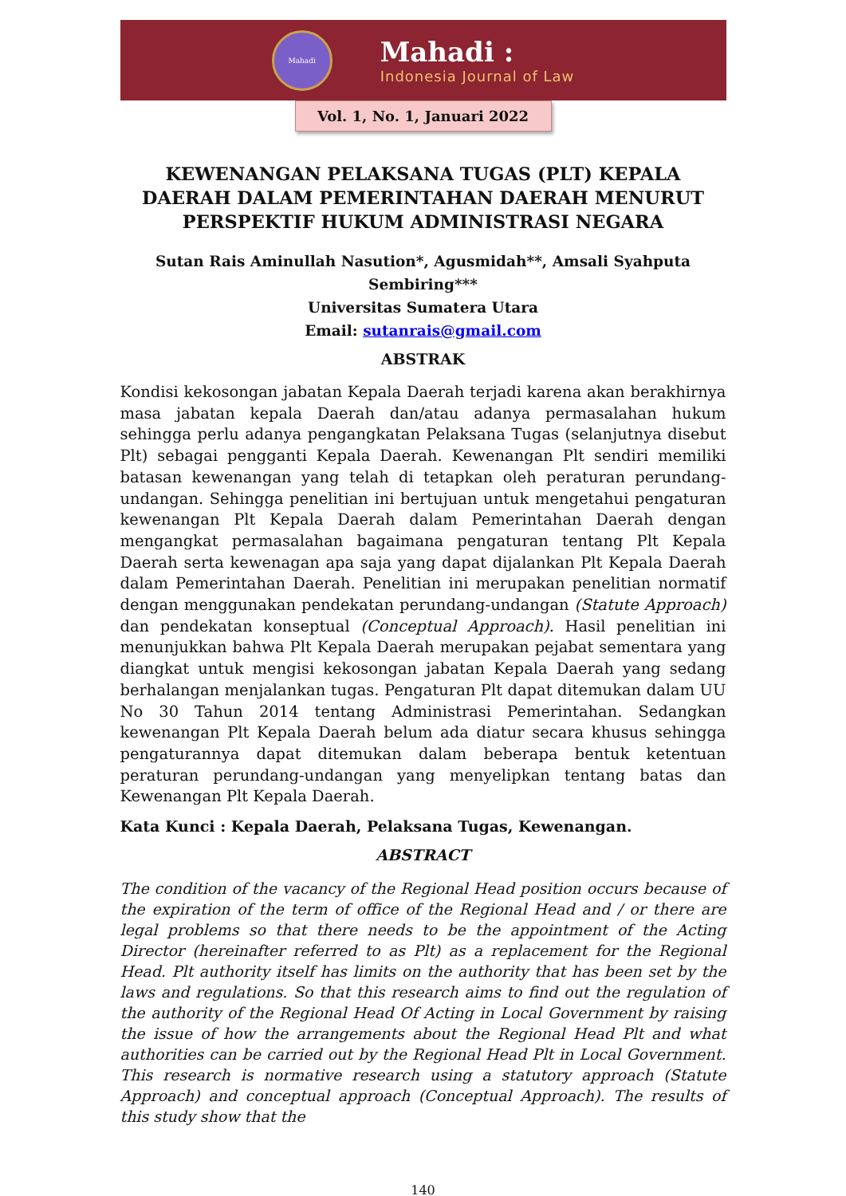Mahadi
Mahadi :
Indonesia Journal of Law
Vol. 1, No. 1, Januari 2022
KEWENANGAN PELAKSANA TUGAS (PLT) KEPALA DAERAH DALAM PEMERINTAHAN DAERAH MENURUT PERSPEKTIF HUKUM ADMINISTRASI NEGARA
Sutan Rais Aminullah Nasution*, Agusmidah**, Amsali Syahputa Sembiring***
Universitas Sumatera Utara
Email: sutanrais@gmail.com
ABSTRAK
Kondisi kekosongan jabatan Kepala Daerah terjadi karena akan berakhirnya masa jabatan kepala Daerah dan/atau adanya permasalahan hukum sehingga perlu adanya pengangkatan Pelaksana Tugas (selanjutnya disebut Plt) sebagai pengganti Kepala Daerah. Kewenangan Plt sendiri memiliki batasan kewenangan yang telah di tetapkan oleh peraturan perundang-undangan. Sehingga penelitian ini bertujuan untuk mengetahui pengaturan kewenangan Plt Kepala Daerah dalam Pemerintahan Daerah dengan mengangkat permasalahan bagaimana pengaturan tentang Plt Kepala Daerah serta kewenagan apa saja yang dapat dijalankan Plt Kepala Daerah dalam Pemerintahan Daerah. Penelitian ini merupakan penelitian normatif dengan menggunakan pendekatan perundang-undangan (Statute Approach) dan pendekatan konseptual (Conceptual Approach). Hasil penelitian ini menunjukkan bahwa Plt Kepala Daerah merupakan pejabat sementara yang diangkat untuk mengisi kekosongan jabatan Kepala Daerah yang sedang berhalangan menjalankan tugas. Pengaturan Plt dapat ditemukan dalam UU No 30 Tahun 2014 tentang Administrasi Pemerintahan. Sedangkan kewenangan Plt Kepala Daerah belum ada diatur secara khusus sehingga pengaturannya dapat ditemukan dalam beberapa bentuk ketentuan peraturan perundang-undangan yang menyelipkan tentang batas dan Kewenangan Plt Kepala Daerah.
Kata Kunci : Kepala Daerah, Pelaksana Tugas, Kewenangan.
ABSTRACT
The condition of the vacancy of the Regional Head position occurs because of the expiration of the term of office of the Regional Head and / or there are legal problems so that there needs to be the appointment of the Acting Director (hereinafter referred to as Plt) as a replacement for the Regional Head. Plt authority itself has limits on the authority that has been set by the laws and regulations. So that this research aims to find out the regulation of the authority of the Regional Head Of Acting in Local Government by raising the issue of how the arrangements about the Regional Head Plt and what authorities can be carried out by the Regional Head Plt in Local Government. This research is normative research using a statutory approach (Statute Approach) and conceptual approach (Conceptual Approach). The results of this study show that the
140